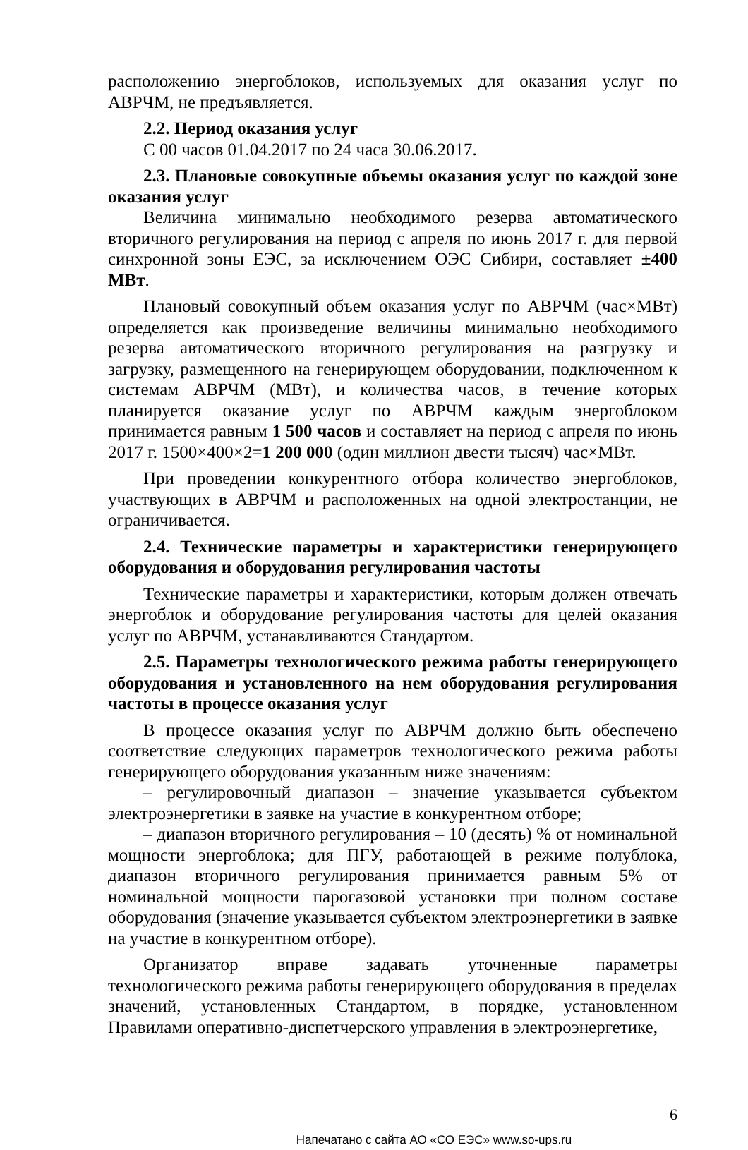расположению энергоблоков, используемых для оказания услуг по АВРЧМ, не предъявляется.
2.2. Период оказания услуг
С 00 часов 01.04.2017 по 24 часа 30.06.2017.
2.3. Плановые совокупные объемы оказания услуг по каждой зоне оказания услуг
Величина минимально необходимого резерва автоматического вторичного регулирования на период с апреля по июнь 2017 г. для первой синхронной зоны ЕЭС, за исключением ОЭС Сибири, составляет ±400 МВт.
Плановый совокупный объем оказания услуг по АВРЧМ (час×МВт) определяется как произведение величины минимально необходимого резерва автоматического вторичного регулирования на разгрузку и загрузку, размещенного на генерирующем оборудовании, подключенном к системам АВРЧМ (МВт), и количества часов, в течение которых планируется оказание услуг по АВРЧМ каждым энергоблоком принимается равным 1 500 часов и составляет на период с апреля по июнь 2017 г. 1500×400×2=1 200 000 (один миллион двести тысяч) час×МВт.
При проведении конкурентного отбора количество энергоблоков, участвующих в АВРЧМ и расположенных на одной электростанции, не ограничивается.
2.4. Технические параметры и характеристики генерирующего оборудования и оборудования регулирования частоты
Технические параметры и характеристики, которым должен отвечать энергоблок и оборудование регулирования частоты для целей оказания услуг по АВРЧМ, устанавливаются Стандартом.
2.5. Параметры технологического режима работы генерирующего оборудования и установленного на нем оборудования регулирования частоты в процессе оказания услуг
В процессе оказания услуг по АВРЧМ должно быть обеспечено соответствие следующих параметров технологического режима работы генерирующего оборудования указанным ниже значениям:
– регулировочный диапазон – значение указывается субъектом электроэнергетики в заявке на участие в конкурентном отборе;
– диапазон вторичного регулирования – 10 (десять) % от номинальной мощности энергоблока; для ПГУ, работающей в режиме полублока, диапазон вторичного регулирования принимается равным 5% от номинальной мощности парогазовой установки при полном составе оборудования (значение указывается субъектом электроэнергетики в заявке на участие в конкурентном отборе).
Организатор вправе задавать уточненные параметры технологического режима работы генерирующего оборудования в пределах значений, установленных Стандартом, в порядке, установленном Правилами оперативно-диспетчерского управления в электроэнергетике,
6
Напечатано с сайта АО «СО ЕЭС» www.so-ups.ru